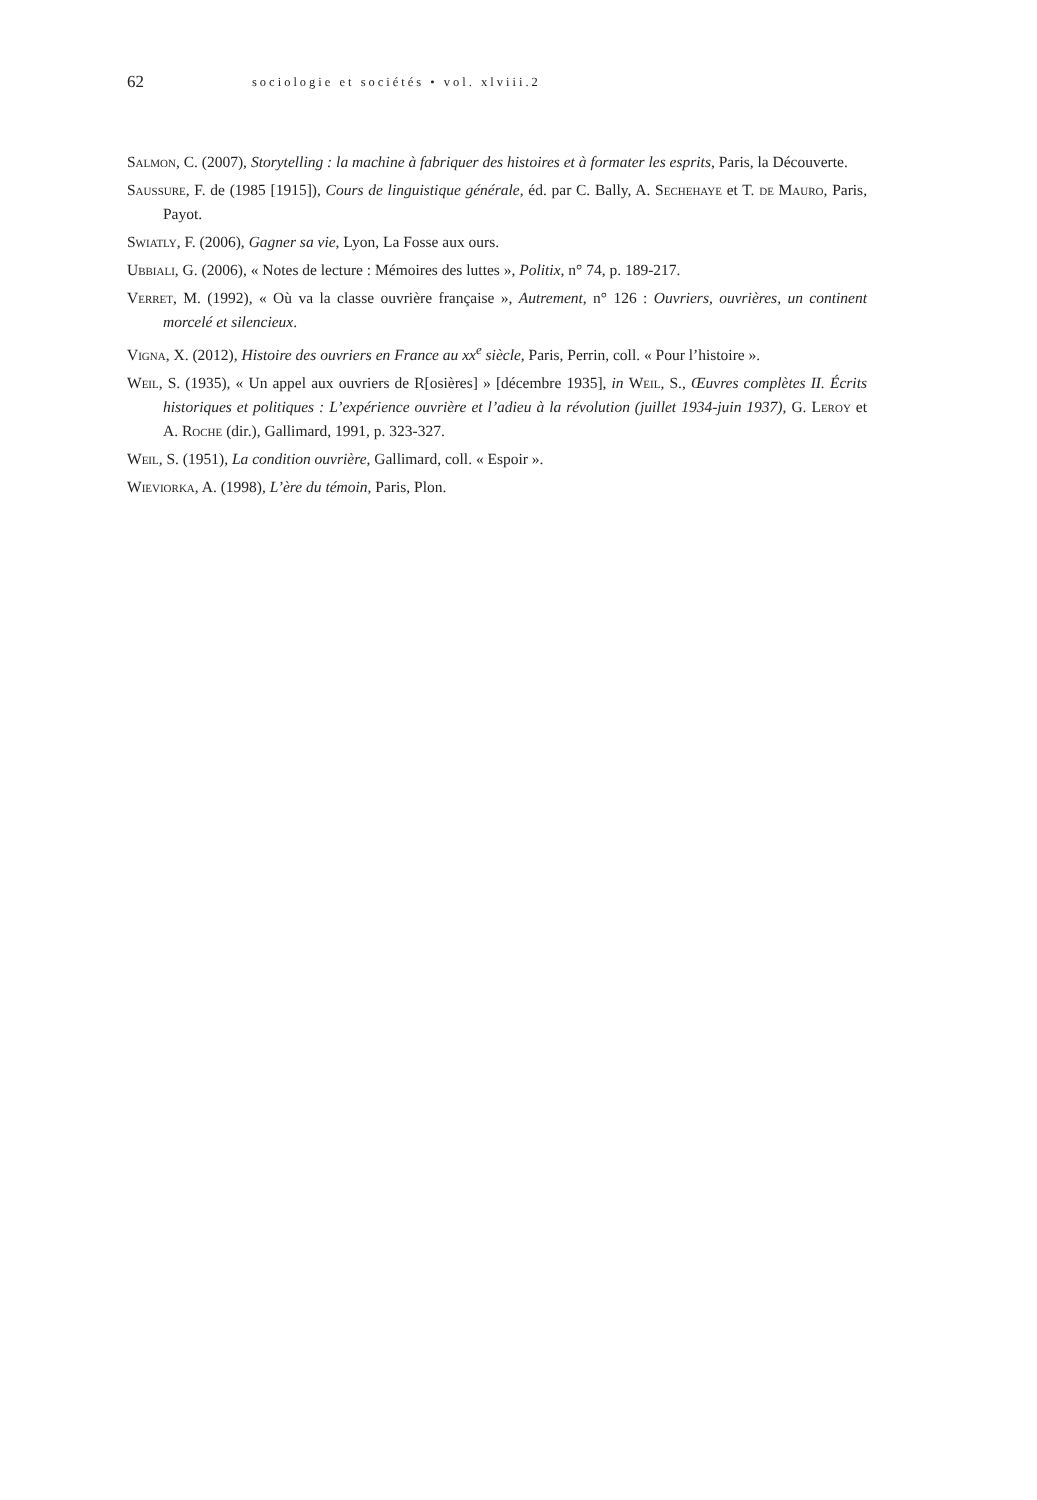62 sociologie et sociétés • vol. xlviii.2
Salmon, C. (2007), Storytelling : la machine à fabriquer des histoires et à formater les esprits, Paris, la Découverte.
Saussure, F. de (1985 [1915]), Cours de linguistique générale, éd. par C. Bally, A. Sechehaye et T. de Mauro, Paris, Payot.
Swiatly, F. (2006), Gagner sa vie, Lyon, La Fosse aux ours.
Ubbiali, G. (2006), « Notes de lecture : Mémoires des luttes », Politix, n° 74, p. 189-217.
Verret, M. (1992), « Où va la classe ouvrière française », Autrement, n° 126 : Ouvriers, ouvrières, un continent morcelé et silencieux.
Vigna, X. (2012), Histoire des ouvriers en France au xx<sup>e</sup> siècle, Paris, Perrin, coll. « Pour l’histoire ».
Weil, S. (1935), « Un appel aux ouvriers de R[osières] » [décembre 1935], in Weil, S., Œuvres complètes II. Écrits historiques et politiques : L’expérience ouvrière et l’adieu à la révolution (juillet 1934-juin 1937), G. Leroy et A. Roche (dir.), Gallimard, 1991, p. 323-327.
Weil, S. (1951), La condition ouvrière, Gallimard, coll. « Espoir ».
Wieviorka, A. (1998), L’ère du témoin, Paris, Plon.